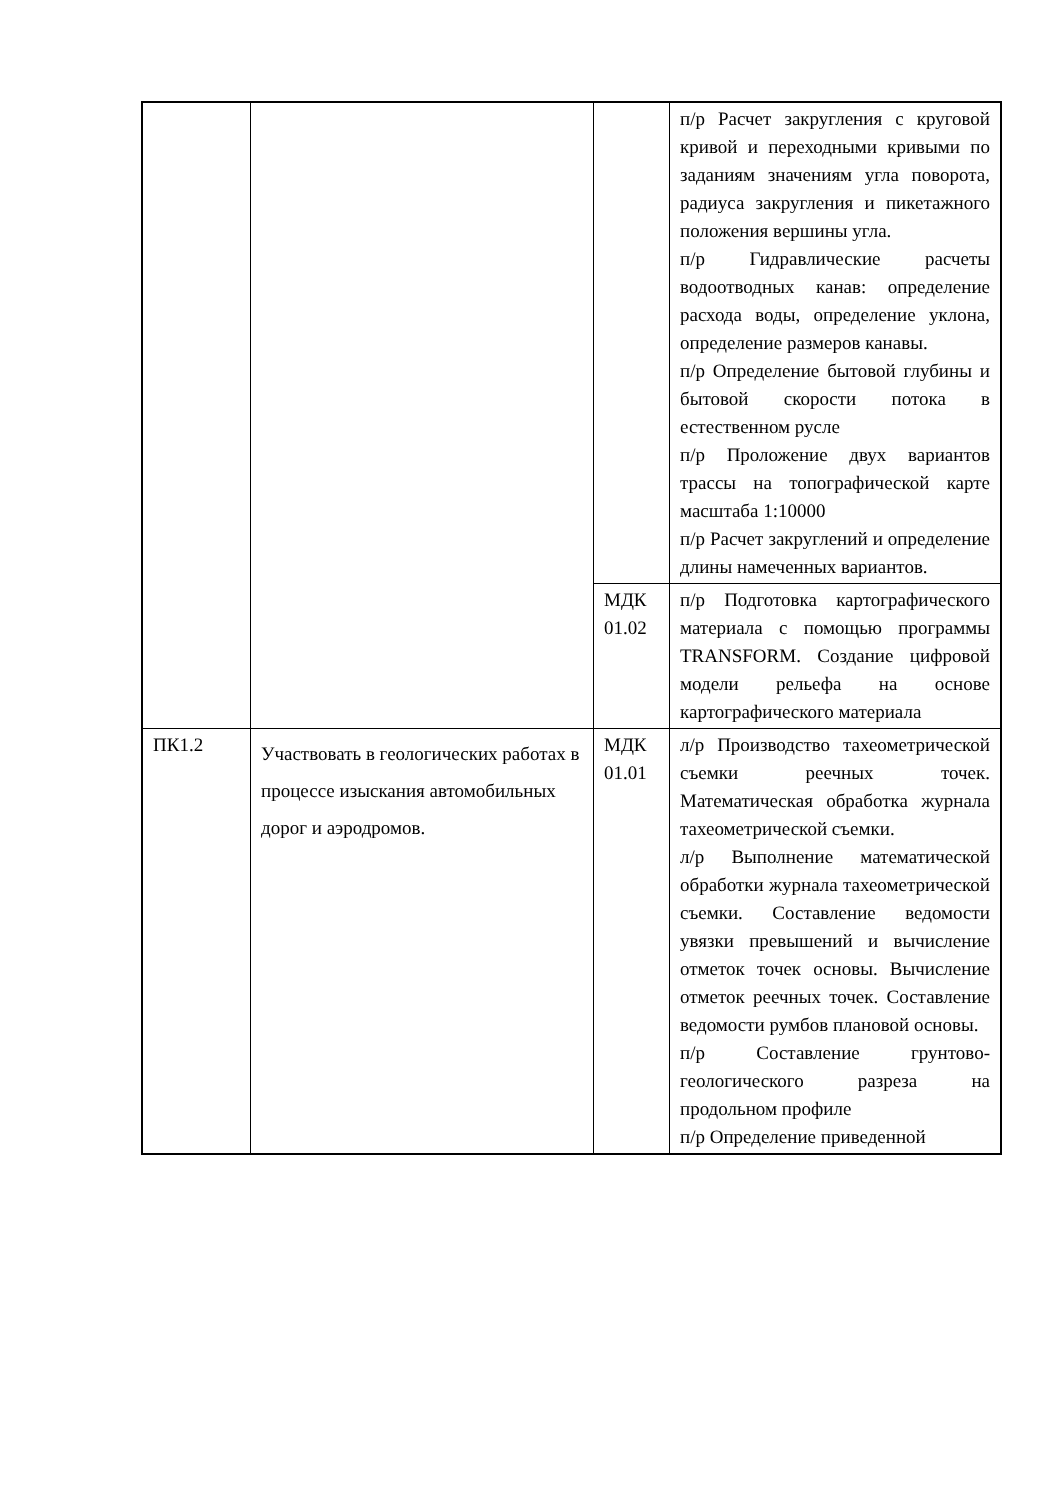| | | | п/р Расчет закругления с круговой кривой и переходными кривыми по заданиям значениям угла поворота, радиуса закругления и пикетажного положения вершины угла. п/р Гидравлические расчеты водоотводных канав: определение расхода воды, определение уклона, определение размеров канавы. п/р Определение бытовой глубины и бытовой скорости потока в естественном русле п/р Проложение двух вариантов трассы на топографической карте масштаба 1:10000 п/р Расчет закруглений и определение длины намеченных вариантов. |
| | | МДК 01.02 | п/р Подготовка картографического материала с помощью программы TRANSFORM. Создание цифровой модели рельефа на основе картографического материала |
| ПК1.2 | Участвовать в геологических работах в процессе изыскания автомобильных дорог и аэродромов. | МДК 01.01 | л/р Производство тахеометрической съемки реечных точек. Математическая обработка журнала тахеометрической съемки. л/р Выполнение математической обработки журнала тахеометрической съемки. Составление ведомости увязки превышений и вычисление отметок точек основы. Вычисление отметок реечных точек. Составление ведомости румбов плановой основы. п/р Составление грунтово-геологического разреза на продольном профиле п/р Определение приведенной |